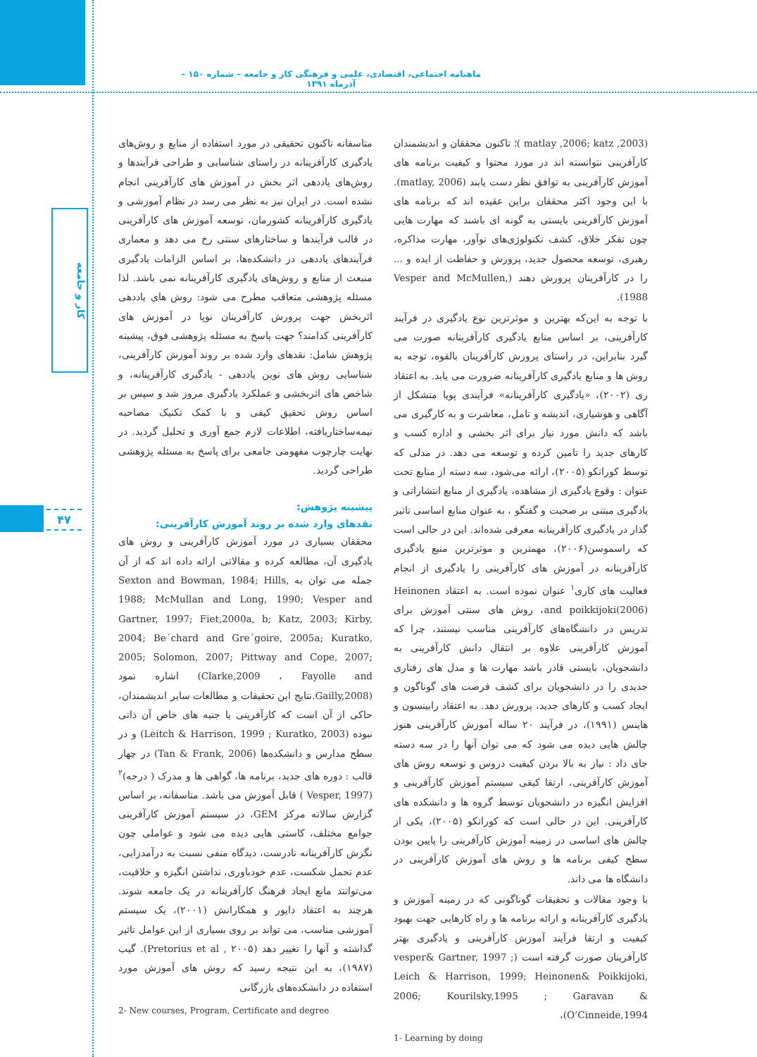ماهنامه اجتماعی، اقتصادی، علمی و فرهنگی کار و جامعه – شماره ۱۵۰ – آذرماه ۱۳۹۱
کار و جامعه
۴۷
(matlay ,2006; katz ,2003 )؛ تاکنون محققان و اندیشمندان کارآفرینی نتوانسته اند در مورد محتوا و کیفیت برنامه های آموزش کارآفرینی به توافق نظر دست یابند (matlay, 2006). با این وجود اکثر محققان براین عقیده اند که برنامه های آموزش کارآفرینی بایستی به گونه ای باشند که مهارت هایی چون تفکر خلاق، کشف تکنولوژی‌های نوآور، مهارت مذاکره، رهبری، توسعه محصول جدید، پرورش و حفاظت از ایده و ... را در کارآفرینان پرورش دهند (Vesper and McMullen, 1988).
با توجه به این‌که بهترین و موثرترین نوع یادگیری در فرآیند کارآفرینی، بر اساس منابع یادگیری کارآفرینانه صورت می گیرد بنابراین، در راستای پرورش کارآفرینان بالقوه، توجه به روش ها و منابع یادگیری کارآفرینانه ضرورت می یابد. به اعتقاد ری (۲۰۰۲)، «یادگیری کارآفرینانه» فرآیندی پویا متشکل از آگاهی و هوشیاری، اندیشه و تامل، معاشرت و به کارگیری می باشد که دانش مورد نیاز برای اثر بخشی و اداره کسب و کارهای جدید را تامین کرده و توسعه می دهد. در مدلی که توسط کوراتکو (۲۰۰۵)، ارائه می‌شود، سه دسته از منابع تحت عنوان : وقوع یادگیری از مشاهده، یادگیری از منابع انتشاراتی و یادگیری مبتنی بر صحبت و گفتگو ، به عنوان منابع اساسی تاثیر گذار در یادگیری کارآفرینانه معرفی شده‌اند. این در حالی است که راسموسن(۲۰۰۶)، مهمترین و موثرترین منبع یادگیری کارآفرینانه در آموزش های کارآفرینی را یادگیری از انجام فعالیت های کاری<sup>۱</sup> عنوان نموده است. به اعتقاد Heinonen and poikkijoki(2006)، روش های سنتی آموزش برای تدریس در دانشگاه‌های کارآفرینی مناسب نیستند، چرا که آموزش کارآفرینی علاوه بر انتقال دانش کارآفرینی به دانشجویان، بایستی قادر باشد مهارت ها و مدل های رفتاری جدیدی را در دانشجویان برای کشف فرصت های گوناگون و ایجاد کسب و کارهای جدید، پرورش دهد. به اعتقاد رابینسون و هاینس (۱۹۹۱)، در فرآیند ۲۰ ساله آموزش کارآفرینی هنوز چالش هایی دیده می شود که می توان آنها را در سه دسته جای داد : نیاز به بالا بردن کیفیت دروس و توسعه روش های آموزش کارآفرینی، ارتقا کیفی سیستم آموزش کارآفرینی و افزایش انگیزه در دانشجویان توسط گروه ها و دانشکده های کارآفرینی. این در حالی است که کوراتکو (۲۰۰۵)، یکی از چالش های اساسی در زمینه آموزش کارآفرینی را پایین بودن سطح کیفی برنامه ها و روش های آموزش کارآفرینی در دانشگاه ها می داند.
با وجود مقالات و تحقیقات گوناگونی که در زمینه آموزش و یادگیری کارآفرینانه و ارائه برنامه ها و راه کارهایی جهت بهبود کیفیت و ارتقا فرآیند آموزش کارآفرینی و یادگیری بهتر کارآفرینان صورت گرفته است (vesper& Gartner, 1997 ; Leich & Harrison, 1999; Heinonen& Poikkijoki, 2006; Kourilsky,1995 ; Garavan & O’Cinneide,1994)،
1- Learning by doing
متاسفانه تاکنون تحقیقی در مورد استفاده از منابع و روش‌های یادگیری کارآفرینانه در راستای شناسایی و طراحی فرآیندها و روش‌های یاددهی اثر بخش در آموزش های کارآفرینی انجام نشده است. در ایران نیز به نظر می رسد در نظام آموزشی و یادگیری کارآفرینانه کشورمان، توسعه آموزش های کارآفرینی در قالب فرآیندها و ساختارهای سنتی رخ می دهد و معماری فرآیندهای یاددهی در دانشکده‌ها، بر اساس الزامات یادگیری منبعث از منابع و روش‌های یادگیری کارآفرینانه نمی باشد. لذا مسئله پژوهشی متعاقب مطرح می شود: روش های یاددهی اثربخش جهت پرورش کارآفرینان نوپا در آموزش های کارآفرینی کدامند؟ جهت پاسخ به مسئله پژوهشی فوق، پیشینه پژوهش شامل: نقدهای وارد شده بر روند آموزش کارآفرینی، شناسایی روش های نوین یاددهی - یادگیری کارآفرینانه، و شاخص های اثربخشی و عملکرد یادگیری مرور شد و سپس بر اساس روش تحقیق کیفی و با کمک تکنیک مصاحبه نیمه‌ساختاریافته، اطلاعات لازم جمع آوری و تحلیل گردید. در نهایت چارچوب مفهومی جامعی برای پاسخ به مسئله پژوهشی طراحی گردید.
پیشینه پژوهش:
نقدهای وارد شده بر روند آموزش کارآفرینی:
محققان بسیاری در مورد آموزش کارآفرینی و روش های یادگیری آن، مطالعه کرده و مقالاتی ارائه داده اند که از آن جمله می توان به Sexton and Bowman, 1984; Hills, 1988; McMullan and Long, 1990; Vesper and Gartner, 1997; Fiet,2000a, b; Katz, 2003; Kirby, 2004; Be´chard and Gre´goire, 2005a; Kuratko, 2005; Solomon, 2007; Pittway and Cope, 2007; Clarke,2009 ، Fayolle and) اشاره نمود (Gailly,2008.نتایج این تحقیقات و مطالعات سایر اندیشمندان، حاکی از آن است که کارآفرینی یا جنبه های خاص آن ذاتی نبوده (Leitch & Harrison, 1999 ; Kuratko, 2003) و در سطح مدارس و دانشکده‌ها (Tan & Frank, 2006) در چهار قالب : دوره های جدید، برنامه ها، گواهی ها و مدرک ( درجه)<sup>۲</sup> (Vesper, 1997 ) قابل آموزش می باشد. متاسفانه، بر اساس گزارش سالانه مرکز GEM، در سیستم آموزش کارآفرینی جوامع مختلف، کاستی هایی دیده می شود و عواملی چون نگرش کارآفرینانه نادرست، دیدگاه منفی نسبت به درآمدزایی، عدم تحمل شکست، عدم خودباوری، نداشتن انگیزه و خلاقیت، می‌توانند مانع ایجاد فرهنگ کارآفرینانه در یک جامعه شوند. هرچند به اعتقاد دایور و همکارانش (۲۰۰۱)، یک سیستم آموزشی مناسب، می تواند بر روی بسیاری از این عوامل تاثیر گذاشته و آنها را تغییر دهد (Pretorius et al , ۲۰۰۵). گیب (۱۹۸۷)، به این نتیجه رسید که روش های آموزش مورد استفاده در دانشکده‌های بازرگانی
2- New courses, Program, Certificate and degree